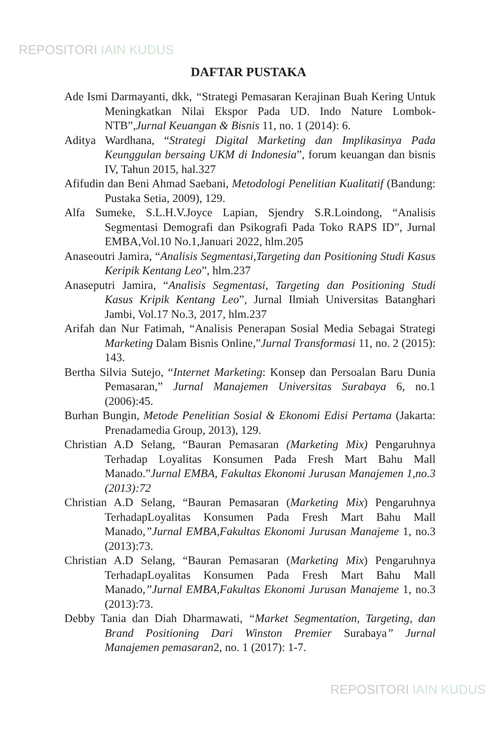REPOSITORI IAIN KUDUS
DAFTAR PUSTAKA
Ade Ismi Darmayanti, dkk, “Strategi Pemasaran Kerajinan Buah Kering Untuk Meningkatkan Nilai Ekspor Pada UD. Indo Nature Lombok-NTB”,Jurnal Keuangan & Bisnis 11, no. 1 (2014): 6.
Aditya Wardhana, “Strategi Digital Marketing dan Implikasinya Pada Keunggulan bersaing UKM di Indonesia”, forum keuangan dan bisnis IV, Tahun 2015, hal.327
Afifudin dan Beni Ahmad Saebani, Metodologi Penelitian Kualitatif (Bandung: Pustaka Setia, 2009), 129.
Alfa Sumeke, S.L.H.V.Joyce Lapian, Sjendry S.R.Loindong, “Analisis Segmentasi Demografi dan Psikografi Pada Toko RAPS ID”, Jurnal EMBA,Vol.10 No.1,Januari 2022, hlm.205
Anaseoutri Jamira, “Analisis Segmentasi,Targeting dan Positioning Studi Kasus Keripik Kentang Leo”, hlm.237
Anaseputri Jamira, “Analisis Segmentasi, Targeting dan Positioning Studi Kasus Kripik Kentang Leo”, Jurnal Ilmiah Universitas Batanghari Jambi, Vol.17 No.3, 2017, hlm.237
Arifah dan Nur Fatimah, “Analisis Penerapan Sosial Media Sebagai Strategi Marketing Dalam Bisnis Online,”Jurnal Transformasi 11, no. 2 (2015): 143.
Bertha Silvia Sutejo, “Internet Marketing: Konsep dan Persoalan Baru Dunia Pemasaran,” Jurnal Manajemen Universitas Surabaya 6, no.1 (2006):45.
Burhan Bungin, Metode Penelitian Sosial & Ekonomi Edisi Pertama (Jakarta: Prenadamedia Group, 2013), 129.
Christian A.D Selang, “Bauran Pemasaran (Marketing Mix) Pengaruhnya Terhadap Loyalitas Konsumen Pada Fresh Mart Bahu Mall Manado.”Jurnal EMBA, Fakultas Ekonomi Jurusan Manajemen 1,no.3 (2013):72
Christian A.D Selang, “Bauran Pemasaran (Marketing Mix) Pengaruhnya TerhadapLoyalitas Konsumen Pada Fresh Mart Bahu Mall Manado,”Jurnal EMBA,Fakultas Ekonomi Jurusan Manajeme 1, no.3 (2013):73.
Christian A.D Selang, “Bauran Pemasaran (Marketing Mix) Pengaruhnya TerhadapLoyalitas Konsumen Pada Fresh Mart Bahu Mall Manado,”Jurnal EMBA,Fakultas Ekonomi Jurusan Manajeme 1, no.3 (2013):73.
Debby Tania dan Diah Dharmawati, “Market Segmentation, Targeting, dan Brand Positioning Dari Winston Premier Surabaya” Jurnal Manajemen pemasaran2, no. 1 (2017): 1-7.
REPOSITORI IAIN KUDUS